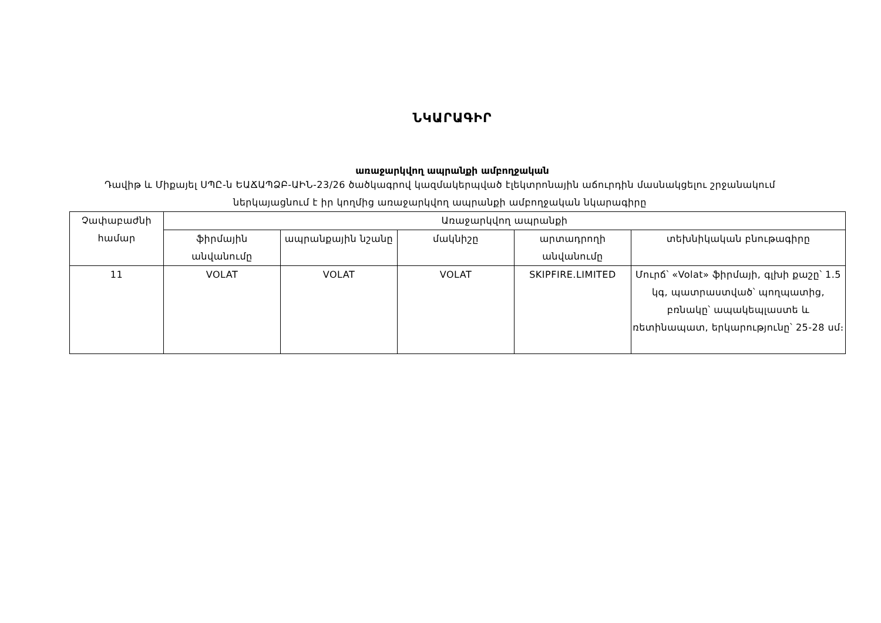ՆԿԱՐԱԳԻՐ
առաջարկվող ապրանքի ամբողջական
Դավիթ և Միքայել ՍՊԸ-ն ԵԱՃԱՊՁԲ-ԱԻՆ-23/26 ծածկագրով կազմակերպված էլեկտրոնային աճուրդին մասնակցելու շրջանակում ներկայացնում է իր կողմից առաջարկվող ապրանքի ամբողջական նկարագիրը
| Չափաբաժնի համար | Առաջարկվող ապրանքի | | | | |
| --- | --- | --- | --- | --- | --- |
| | ֆիրմային անվանումը | ապրանքային նշանը | մակնիշը | արտադրողի անվանումը | տեխնիկական բնութագիրը |
| 11 | VOLAT | VOLAT | VOLAT | SKIPFIRE.LIMITED | Մուրճ՝ «Volat» ֆիրմայի, գլխի քաշը՝ 1.5 կգ, պատրաստված՝ պողպատից, բռնակը՝ ապակեպլաստե և ռետինապատ, երկարությունը՝ 25-28 սմ։ |